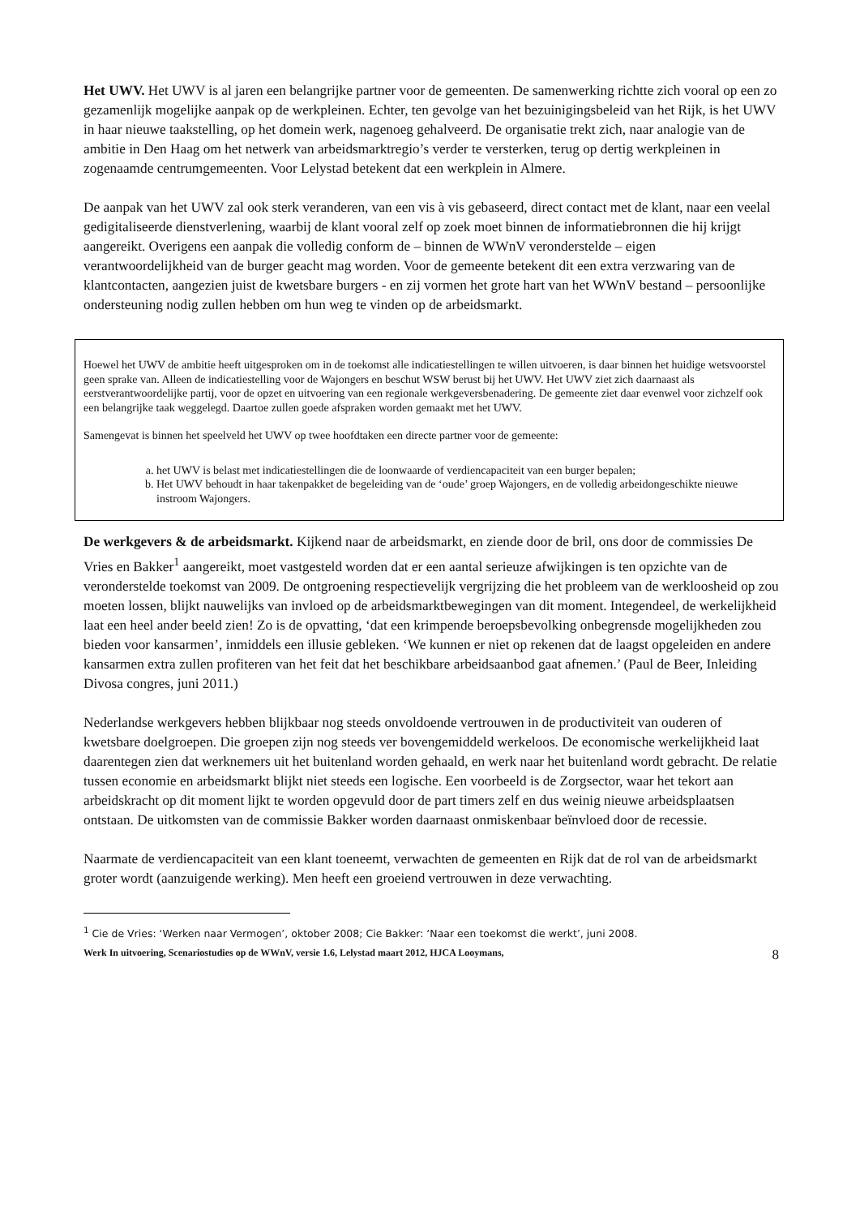Het UWV. Het UWV is al jaren een belangrijke partner voor de gemeenten. De samenwerking richtte zich vooral op een zo gezamenlijk mogelijke aanpak op de werkpleinen. Echter, ten gevolge van het bezuinigingsbeleid van het Rijk, is het UWV in haar nieuwe taakstelling, op het domein werk, nagenoeg gehalveerd. De organisatie trekt zich, naar analogie van de ambitie in Den Haag om het netwerk van arbeidsmarktregio’s verder te versterken, terug op dertig werkpleinen in zogenaamde centrumgemeenten. Voor Lelystad betekent dat een werkplein in Almere.
De aanpak van het UWV zal ook sterk veranderen, van een vis à vis gebaseerd, direct contact met de klant, naar een veelal gedigitaliseerde dienstverlening, waarbij de klant vooral zelf op zoek moet binnen de informatiebronnen die hij krijgt aangereikt. Overigens een aanpak die volledig conform de – binnen de WWnV veronderstelde – eigen verantwoordelijkheid van de burger geacht mag worden. Voor de gemeente betekent dit een extra verzwaring van de klantcontacten, aangezien juist de kwetsbare burgers - en zij vormen het grote hart van het WWnV bestand – persoonlijke ondersteuning nodig zullen hebben om hun weg te vinden op de arbeidsmarkt.
Hoewel het UWV de ambitie heeft uitgesproken om in de toekomst alle indicatiestellingen te willen uitvoeren, is daar binnen het huidige wetsvoorstel geen sprake van. Alleen de indicatiestelling voor de Wajongers en beschut WSW berust bij het UWV. Het UWV ziet zich daarnaast als eerstverantwoordelijke partij, voor de opzet en uitvoering van een regionale werkgeversbenadering. De gemeente ziet daar evenwel voor zichzelf ook een belangrijke taak weggelegd. Daartoe zullen goede afspraken worden gemaakt met het UWV.
Samengevat is binnen het speelveld het UWV op twee hoofdtaken een directe partner voor de gemeente:
a. het UWV is belast met indicatiestellingen die de loonwaarde of verdiencapaciteit van een burger bepalen;
b. Het UWV behoudt in haar takenpakket de begeleiding van de ‘oude’ groep Wajongers, en de volledig arbeidongeschikte nieuwe instroom Wajongers.
De werkgevers & de arbeidsmarkt. Kijkend naar de arbeidsmarkt, en ziende door de bril, ons door de commissies De Vries en Bakker<sup>1</sup> aangereikt, moet vastgesteld worden dat er een aantal serieuze afwijkingen is ten opzichte van de veronderstelde toekomst van 2009. De ontgroening respectievelijk vergrijzing die het probleem van de werkloosheid op zou moeten lossen, blijkt nauwelijks van invloed op de arbeidsmarktbewegingen van dit moment. Integendeel, de werkelijkheid laat een heel ander beeld zien! Zo is de opvatting, ‘dat een krimpende beroepsbevolking onbegrensde mogelijkheden zou bieden voor kansarmen’, inmiddels een illusie gebleken. ‘We kunnen er niet op rekenen dat de laagst opgeleiden en andere kansarmen extra zullen profiteren van het feit dat het beschikbare arbeidsaanbod gaat afnemen.’ (Paul de Beer, Inleiding Divosa congres, juni 2011.)
Nederlandse werkgevers hebben blijkbaar nog steeds onvoldoende vertrouwen in de productiviteit van ouderen of kwetsbare doelgroepen. Die groepen zijn nog steeds ver bovengemiddeld werkeloos. De economische werkelijkheid laat daarentegen zien dat werknemers uit het buitenland worden gehaald, en werk naar het buitenland wordt gebracht. De relatie tussen economie en arbeidsmarkt blijkt niet steeds een logische. Een voorbeeld is de Zorgsector, waar het tekort aan arbeidskracht op dit moment lijkt te worden opgevuld door de part timers zelf en dus weinig nieuwe arbeidsplaatsen ontstaan. De uitkomsten van de commissie Bakker worden daarnaast onmiskenbaar beïnvloed door de recessie.
Naarmate de verdiencapaciteit van een klant toeneemt, verwachten de gemeenten en Rijk dat de rol van de arbeidsmarkt groter wordt (aanzuigende werking). Men heeft een groeiend vertrouwen in deze verwachting.
<sup>1</sup> Cie de Vries: ‘Werken naar Vermogen’, oktober 2008; Cie Bakker: ‘Naar een toekomst die werkt’, juni 2008.
Werk In uitvoering, Scenariostudies op de WWnV, versie 1.6, Lelystad maart 2012, HJCA Looymans, 8